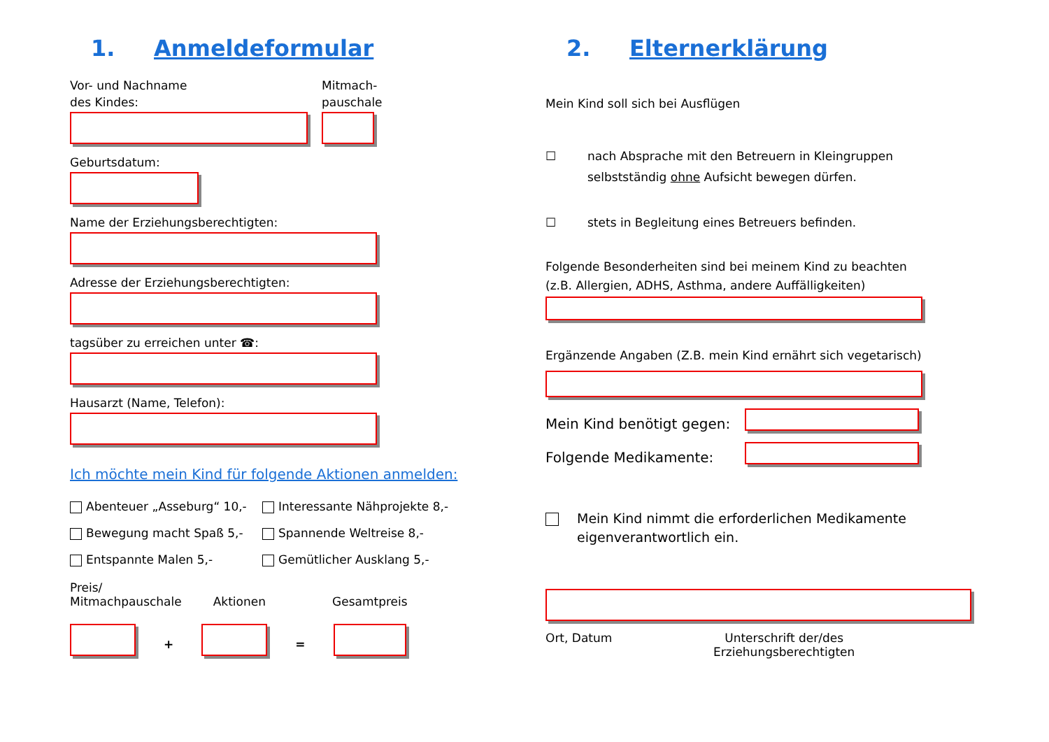1. Anmeldeformular
Vor- und Nachname
des Kindes:
Mitmach-
pauschale
Geburtsdatum:
Name der Erziehungsberechtigten:
Adresse der Erziehungsberechtigten:
tagsüber zu erreichen unter ☎:
Hausarzt (Name, Telefon):
Ich möchte mein Kind für folgende Aktionen anmelden:
Abenteuer „Asseburg“ 10,- Interessante Nähprojekte 8,-
Bewegung macht Spaß 5,- Spannende Weltreise 8,-
Entspannte Malen 5,- Gemütlicher Ausklang 5,-
Preis/
Mitmachpauschale
Aktionen
Gesamtpreis
+ =
2. Elternerklärung
Mein Kind soll sich bei Ausflügen
☐ nach Absprache mit den Betreuern in Kleingruppen
selbstständig ohne Aufsicht bewegen dürfen.
☐ stets in Begleitung eines Betreuers befinden.
Folgende Besonderheiten sind bei meinem Kind zu beachten
(z.B. Allergien, ADHS, Asthma, andere Auffälligkeiten)
Ergänzende Angaben (Z.B. mein Kind ernährt sich vegetarisch)
Mein Kind benötigt gegen:
Folgende Medikamente:
Mein Kind nimmt die erforderlichen Medikamente
eigenverantwortlich ein.
Ort, Datum Unterschrift der/des
Erziehungsberechtigten